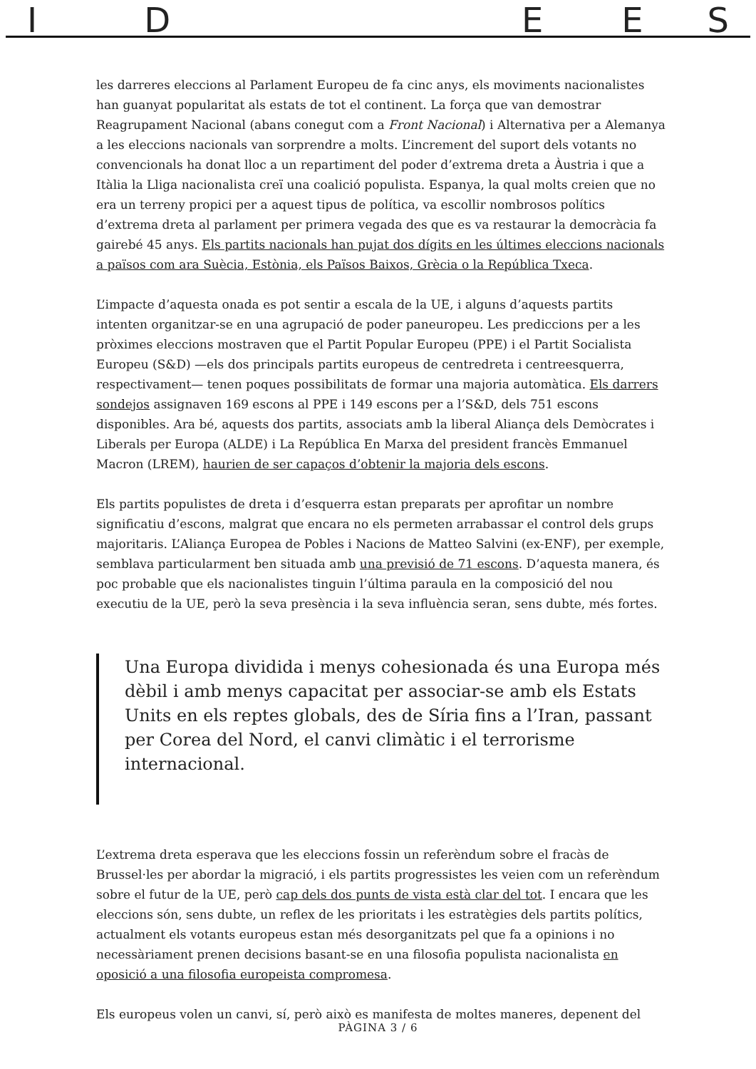I D E E S
les darreres eleccions al Parlament Europeu de fa cinc anys, els moviments nacionalistes han guanyat popularitat als estats de tot el continent. La força que van demostrar Reagrupament Nacional (abans conegut com a Front Nacional) i Alternativa per a Alemanya a les eleccions nacionals van sorprendre a molts. L’increment del suport dels votants no convencionals ha donat lloc a un repartiment del poder d’extrema dreta a Àustria i que a Itàlia la Lliga nacionalista creï una coalició populista. Espanya, la qual molts creien que no era un terreny propici per a aquest tipus de política, va escollir nombrosos polítics d’extrema dreta al parlament per primera vegada des que es va restaurar la democràcia fa gairebé 45 anys. Els partits nacionals han pujat dos dígits en les últimes eleccions nacionals a països com ara Suècia, Estònia, els Països Baixos, Grècia o la República Txeca.
L’impacte d’aquesta onada es pot sentir a escala de la UE, i alguns d’aquests partits intenten organitzar-se en una agrupació de poder paneuropeu. Les prediccions per a les pròximes eleccions mostraven que el Partit Popular Europeu (PPE) i el Partit Socialista Europeu (S&D) —els dos principals partits europeus de centredreta i centreesquerra, respectivament— tenen poques possibilitats de formar una majoria automàtica. Els darrers sondejos assignaven 169 escons al PPE i 149 escons per a l’S&D, dels 751 escons disponibles. Ara bé, aquests dos partits, associats amb la liberal Aliança dels Demòcrates i Liberals per Europa (ALDE) i La República En Marxa del president francès Emmanuel Macron (LREM), haurien de ser capaços d’obtenir la majoria dels escons.
Els partits populistes de dreta i d’esquerra estan preparats per aprofitar un nombre significatiu d’escons, malgrat que encara no els permeten arrabassar el control dels grups majoritaris. L’Aliança Europea de Pobles i Nacions de Matteo Salvini (ex-ENF), per exemple, semblava particularment ben situada amb una previsió de 71 escons. D’aquesta manera, és poc probable que els nacionalistes tinguin l’última paraula en la composició del nou executiu de la UE, però la seva presència i la seva influència seran, sens dubte, més fortes.
Una Europa dividida i menys cohesionada és una Europa més dèbil i amb menys capacitat per associar-se amb els Estats Units en els reptes globals, des de Síria fins a l’Iran, passant per Corea del Nord, el canvi climàtic i el terrorisme internacional.
L’extrema dreta esperava que les eleccions fossin un referèndum sobre el fracàs de Brussel·les per abordar la migració, i els partits progressistes les veien com un referèndum sobre el futur de la UE, però cap dels dos punts de vista està clar del tot. I encara que les eleccions són, sens dubte, un reflex de les prioritats i les estratègies dels partits polítics, actualment els votants europeus estan més desorganitzats pel que fa a opinions i no necessàriament prenen decisions basant-se en una filosofia populista nacionalista en oposició a una filosofia europeista compromesa.
Els europeus volen un canvi, sí, però això es manifesta de moltes maneres, depenent del
PÀGINA 3 / 6